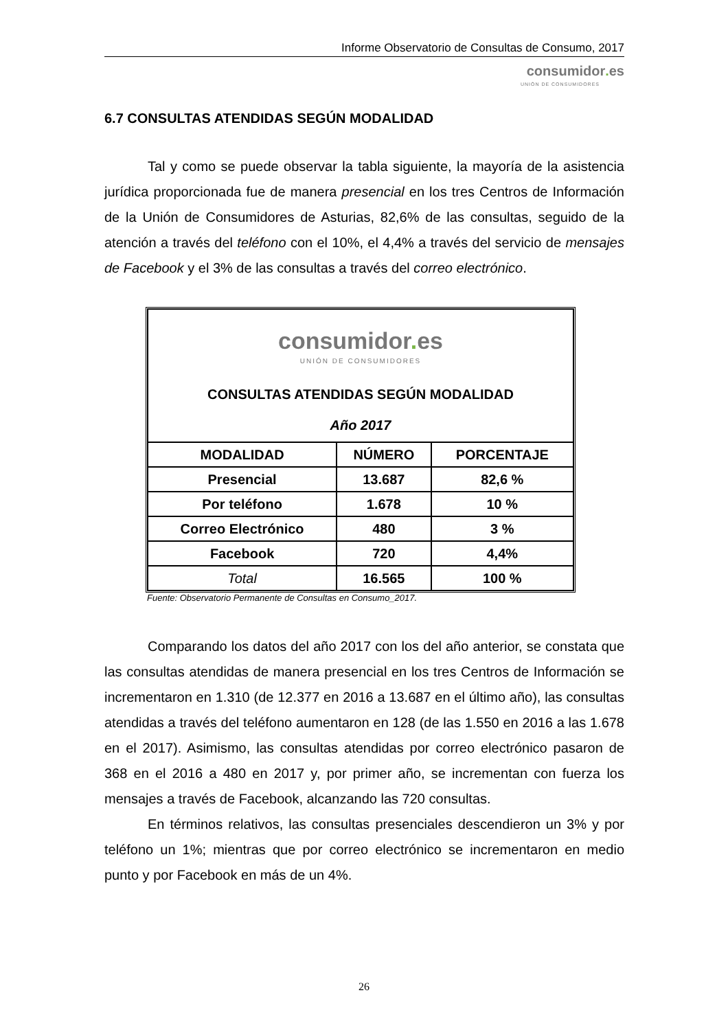Informe Observatorio de Consultas de Consumo, 2017
consumidor. es
UNIÓN DE CONSUMIDORES
6.7 CONSULTAS ATENDIDAS SEGÚN MODALIDAD
Tal y como se puede observar la tabla siguiente, la mayoría de la asistencia jurídica proporcionada fue de manera presencial en los tres Centros de Información de la Unión de Consumidores de Asturias, 82,6% de las consultas, seguido de la atención a través del teléfono con el 10%, el 4,4% a través del servicio de mensajes de Facebook y el 3% de las consultas a través del correo electrónico.
| consumidor . es UNIÓN DE CONSUMIDORES CONSULTAS ATENDIDAS SEGÚN MODALIDAD Año 2017 | | |
| MODALIDAD | NÚMERO | PORCENTAJE |
| Presencial | 13.687 | 82,6 % |
| Por teléfono | 1.678 | 10 % |
| Correo Electrónico | 480 | 3 % |
| Facebook | 720 | 4,4% |
| Total | 16.565 | 100 % |
Fuente: Observatorio Permanente de Consultas en Consumo_2017.
Comparando los datos del año 2017 con los del año anterior, se constata que las consultas atendidas de manera presencial en los tres Centros de Información se incrementaron en 1.310 (de 12.377 en 2016 a 13.687 en el último año), las consultas atendidas a través del teléfono aumentaron en 128 (de las 1.550 en 2016 a las 1.678 en el 2017). Asimismo, las consultas atendidas por correo electrónico pasaron de 368 en el 2016 a 480 en 2017 y, por primer año, se incrementan con fuerza los mensajes a través de Facebook, alcanzando las 720 consultas.
En términos relativos, las consultas presenciales descendieron un 3% y por teléfono un 1%; mientras que por correo electrónico se incrementaron en medio punto y por Facebook en más de un 4%.
26